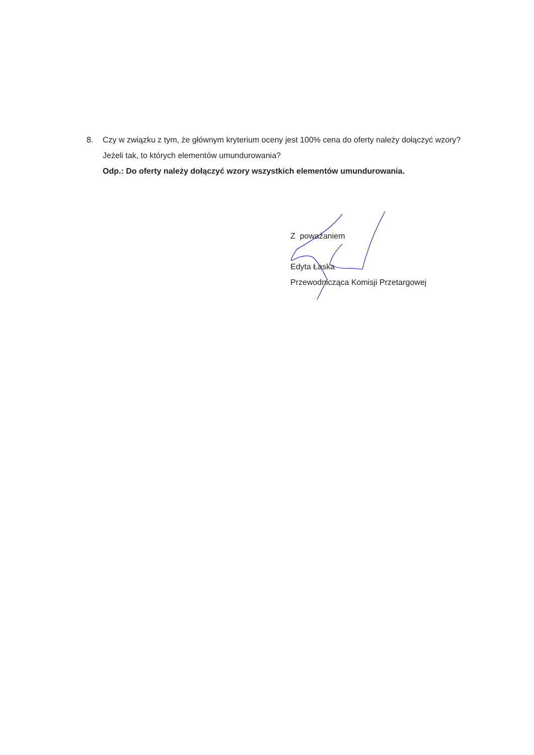8. Czy w związku z tym, że głównym kryterium oceny jest 100% cena do oferty należy dołączyć wzory? Jeżeli tak, to których elementów umundurowania?
Odp.: Do oferty należy dołączyć wzory wszystkich elementów umundurowania.
Z poważaniem
Edyta Łaska
Przewodnicząca Komisji Przetargowej